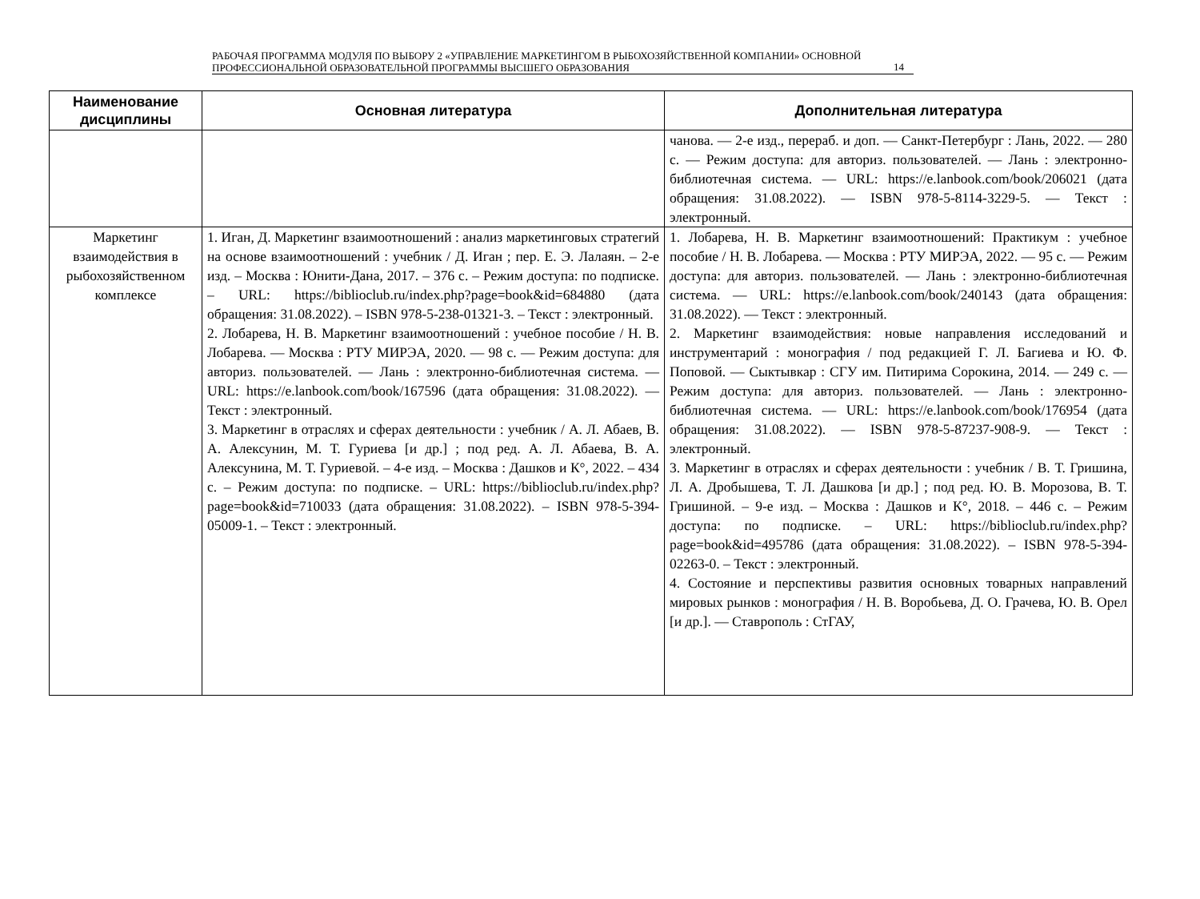РАБОЧАЯ ПРОГРАММА МОДУЛЯ ПО ВЫБОРУ 2 «УПРАВЛЕНИЕ МАРКЕТИНГОМ В РЫБОХОЗЯЙСТВЕННОЙ КОМПАНИИ» ОСНОВНОЙ ПРОФЕССИОНАЛЬНОЙ ОБРАЗОВАТЕЛЬНОЙ ПРОГРАММЫ ВЫСШЕГО ОБРАЗОВАНИЯ
14
| Наименование дисциплины | Основная литература | Дополнительная литература |
| --- | --- | --- |
| | | чанова. — 2-е изд., перераб. и доп. — Санкт-Петербург : Лань, 2022. — 280 с. — Режим доступа: для авториз. пользователей. — Лань : электронно-библиотечная система. — URL: https://e.lanbook.com/book/206021 (дата обращения: 31.08.2022). — ISBN 978-5-8114-3229-5. — Текст : электронный. |
| Маркетинг взаимодействия в рыбохозяйственном комплексе | 1. Иган, Д. Маркетинг взаимоотношений : анализ маркетинговых стратегий на основе взаимоотношений : учебник / Д. Иган ; пер. Е. Э. Лалаян. – 2-е изд. – Москва : Юнити-Дана, 2017. – 376 с. – Режим доступа: по подписке. – URL: https://biblioclub.ru/index.php?page=book&id=684880 (дата обращения: 31.08.2022). – ISBN 978-5-238-01321-3. – Текст : электронный. 2. Лобарева, Н. В. Маркетинг взаимоотношений : учебное пособие / Н. В. Лобарева. — Москва : РТУ МИРЭА, 2020. — 98 с. — Режим доступа: для авториз. пользователей. — Лань : электронно-библиотечная система. — URL: https://e.lanbook.com/book/167596 (дата обращения: 31.08.2022). — Текст : электронный. 3. Маркетинг в отраслях и сферах деятельности : учебник / А. Л. Абаев, В. А. Алексунин, М. Т. Гуриева [и др.] ; под ред. А. Л. Абаева, В. А. Алексунина, М. Т. Гуриевой. – 4-е изд. – Москва : Дашков и К°, 2022. – 434 с. – Режим доступа: по подписке. – URL: https://biblioclub.ru/index.php?page=book&id=710033 (дата обращения: 31.08.2022). – ISBN 978-5-394-05009-1. – Текст : электронный. | 1. Лобарева, Н. В. Маркетинг взаимоотношений: Практикум : учебное пособие / Н. В. Лобарева. — Москва : РТУ МИРЭА, 2022. — 95 с. — Режим доступа: для авториз. пользователей. — Лань : электронно-библиотечная система. — URL: https://e.lanbook.com/book/240143 (дата обращения: 31.08.2022). — Текст : электронный. 2. Маркетинг взаимодействия: новые направления исследований и инструментарий : монография / под редакцией Г. Л. Багиева и Ю. Ф. Поповой. — Сыктывкар : СГУ им. Питирима Сорокина, 2014. — 249 с. — Режим доступа: для авториз. пользователей. — Лань : электронно-библиотечная система. — URL: https://e.lanbook.com/book/176954 (дата обращения: 31.08.2022). — ISBN 978-5-87237-908-9. — Текст : электронный. 3. Маркетинг в отраслях и сферах деятельности : учебник / В. Т. Гришина, Л. А. Дробышева, Т. Л. Дашкова [и др.] ; под ред. Ю. В. Морозова, В. Т. Гришиной. – 9-е изд. – Москва : Дашков и К°, 2018. – 446 с. – Режим доступа: по подписке. – URL: https://biblioclub.ru/index.php?page=book&id=495786 (дата обращения: 31.08.2022). – ISBN 978-5-394-02263-0. – Текст : электронный. 4. Состояние и перспективы развития основных товарных направлений мировых рынков : монография / Н. В. Воробьева, Д. О. Грачева, Ю. В. Орел [и др.]. — Ставрополь : СтГАУ, |